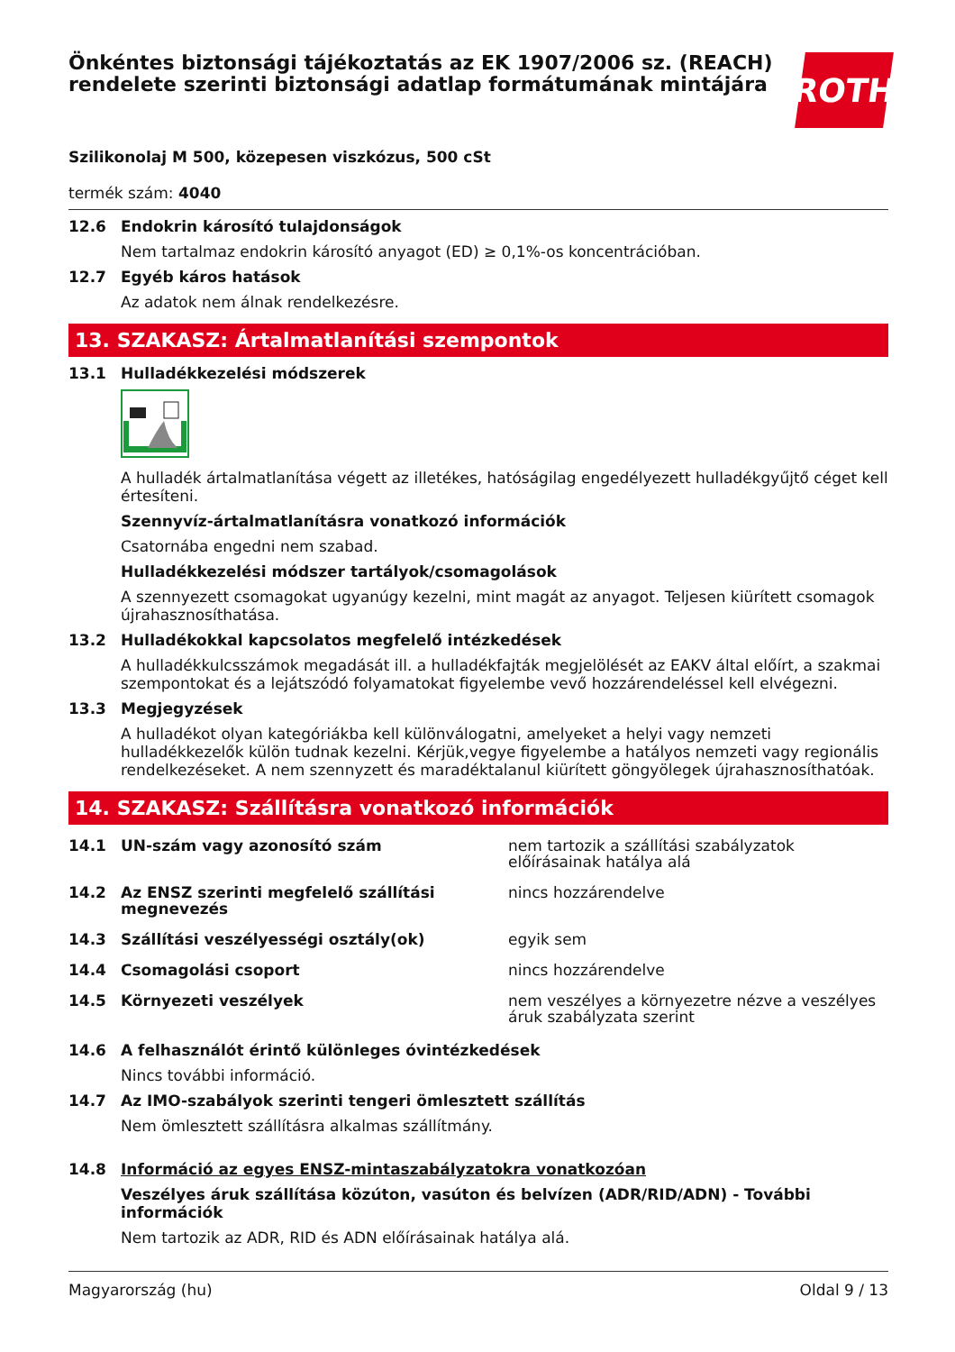Önkéntes biztonsági tájékoztatás az EK 1907/2006 sz. (REACH) rendelete szerinti biztonsági adatlap formátumának mintájára
ROTH
Szilikonolaj M 500, közepesen viszkózus, 500 cSt
termék szám: 4040
12.6 Endokrin károsító tulajdonságok
Nem tartalmaz endokrin károsító anyagot (ED) ≥ 0,1%-os koncentrációban.
12.7 Egyéb káros hatások
Az adatok nem álnak rendelkezésre.
13. SZAKASZ: Ártalmatlanítási szempontok
13.1 Hulladékkezelési módszerek
A hulladék ártalmatlanítása végett az illetékes, hatóságilag engedélyezett hulladékgyűjtő céget kell értesíteni.
Szennyvíz-ártalmatlanításra vonatkozó információk
Csatornába engedni nem szabad.
Hulladékkezelési módszer tartályok/csomagolások
A szennyezett csomagokat ugyanúgy kezelni, mint magát az anyagot. Teljesen kiürített csomagok újrahasznosíthatása.
13.2 Hulladékokkal kapcsolatos megfelelő intézkedések
A hulladékkulcsszámok megadását ill. a hulladékfajták megjelölését az EAKV által előírt, a szakmai szempontokat és a lejátszódó folyamatokat figyelembe vevő hozzárendeléssel kell elvégezni.
13.3 Megjegyzések
A hulladékot olyan kategóriákba kell különválogatni, amelyeket a helyi vagy nemzeti hulladékkezelők külön tudnak kezelni. Kérjük,vegye figyelembe a hatályos nemzeti vagy regionális rendelkezéseket. A nem szennyzett és maradéktalanul kiürített göngyölegek újrahasznosíthatóak.
14. SZAKASZ: Szállításra vonatkozó információk
| 14.1 | UN-szám vagy azonosító szám | nem tartozik a szállítási szabályzatok előírásainak hatálya alá |
| 14.2 | Az ENSZ szerinti megfelelő szállítási megnevezés | nincs hozzárendelve |
| 14.3 | Szállítási veszélyességi osztály(ok) | egyik sem |
| 14.4 | Csomagolási csoport | nincs hozzárendelve |
| 14.5 | Környezeti veszélyek | nem veszélyes a környezetre nézve a veszélyes áruk szabályzata szerint |
14.6 A felhasználót érintő különleges óvintézkedések
Nincs további információ.
14.7 Az IMO-szabályok szerinti tengeri ömlesztett szállítás
Nem ömlesztett szállításra alkalmas szállítmány.
14.8 Információ az egyes ENSZ-mintaszabályzatokra vonatkozóan
Veszélyes áruk szállítása közúton, vasúton és belvízen (ADR/RID/ADN) - További információk
Nem tartozik az ADR, RID és ADN előírásainak hatálya alá.
Magyarország (hu) Oldal 9 / 13